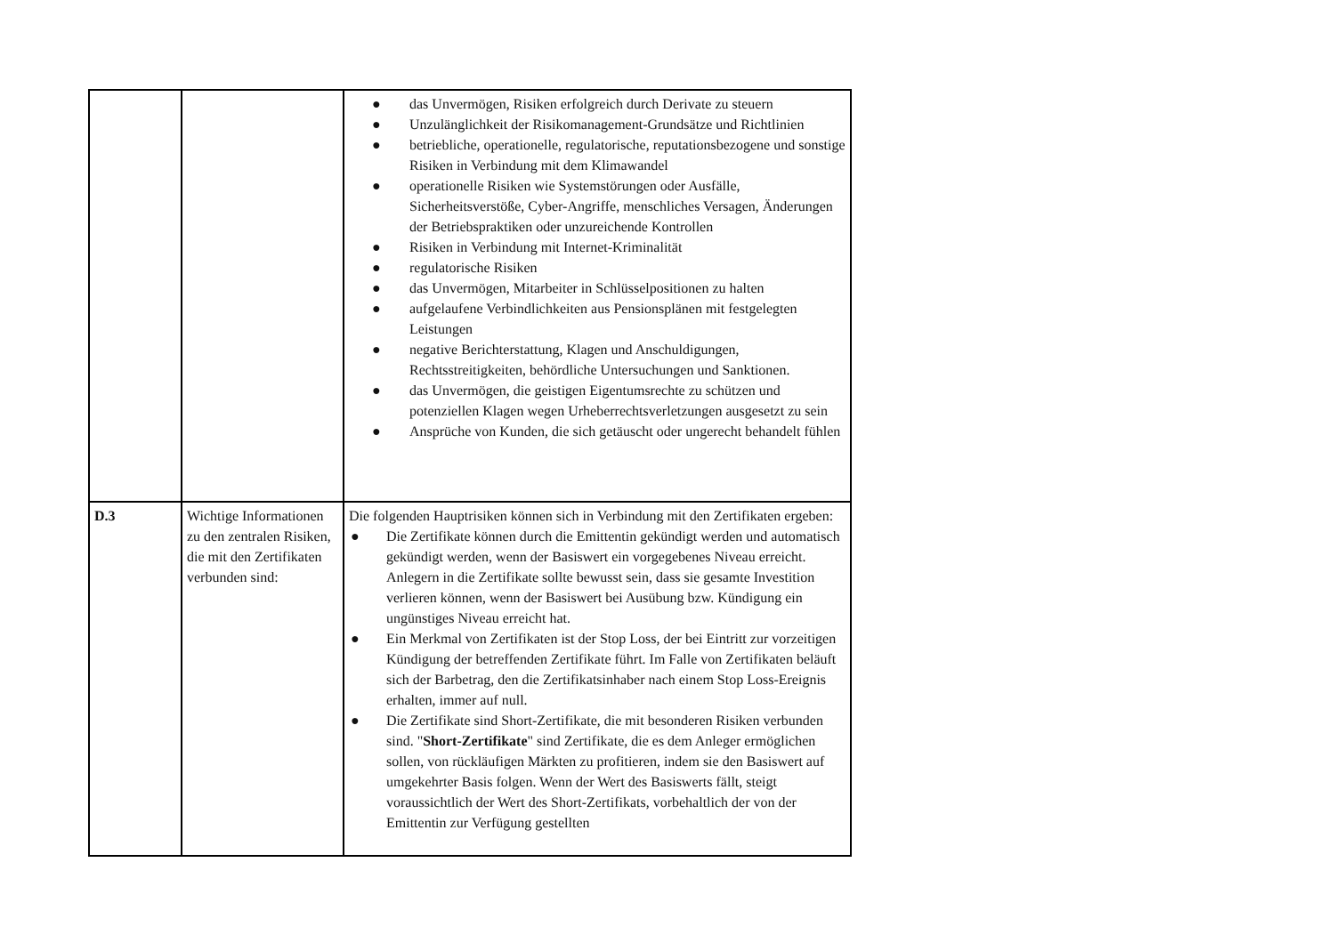| | | ● das Unvermögen, Risiken erfolgreich durch Derivate zu steuern ● Unzulänglichkeit der Risikomanagement-Grundsätze und Richtlinien ● betriebliche, operationelle, regulatorische, reputationsbezogene und sonstige Risiken in Verbindung mit dem Klimawandel ● operationelle Risiken wie Systemstörungen oder Ausfälle, Sicherheitsverstöße, Cyber-Angriffe, menschliches Versagen, Änderungen der Betriebspraktiken oder unzureichende Kontrollen ● Risiken in Verbindung mit Internet-Kriminalität ● regulatorische Risiken ● das Unvermögen, Mitarbeiter in Schlüsselpositionen zu halten ● aufgelaufene Verbindlichkeiten aus Pensionsplänen mit festgelegten Leistungen ● negative Berichterstattung, Klagen und Anschuldigungen, Rechtsstreitigkeiten, behördliche Untersuchungen und Sanktionen. ● das Unvermögen, die geistigen Eigentumsrechte zu schützen und potenziellen Klagen wegen Urheberrechtsverletzungen ausgesetzt zu sein ● Ansprüche von Kunden, die sich getäuscht oder ungerecht behandelt fühlen |
| D.3 | Wichtige Informationen zu den zentralen Risiken, die mit den Zertifikaten verbunden sind: | Die folgenden Hauptrisiken können sich in Verbindung mit den Zertifikaten ergeben: ● Die Zertifikate können durch die Emittentin gekündigt werden und automatisch gekündigt werden, wenn der Basiswert ein vorgegebenes Niveau erreicht. Anlegern in die Zertifikate sollte bewusst sein, dass sie gesamte Investition verlieren können, wenn der Basiswert bei Ausübung bzw. Kündigung ein ungünstiges Niveau erreicht hat. ● Ein Merkmal von Zertifikaten ist der Stop Loss, der bei Eintritt zur vorzeitigen Kündigung der betreffenden Zertifikate führt. Im Falle von Zertifikaten beläuft sich der Barbetrag, den die Zertifikatsinhaber nach einem Stop Loss-Ereignis erhalten, immer auf null. ● Die Zertifikate sind Short-Zertifikate, die mit besonderen Risiken verbunden sind. " Short-Zertifikate " sind Zertifikate, die es dem Anleger ermöglichen sollen, von rückläufigen Märkten zu profitieren, indem sie den Basiswert auf umgekehrter Basis folgen. Wenn der Wert des Basiswerts fällt, steigt voraussichtlich der Wert des Short-Zertifikats, vorbehaltlich der von der Emittentin zur Verfügung gestellten |